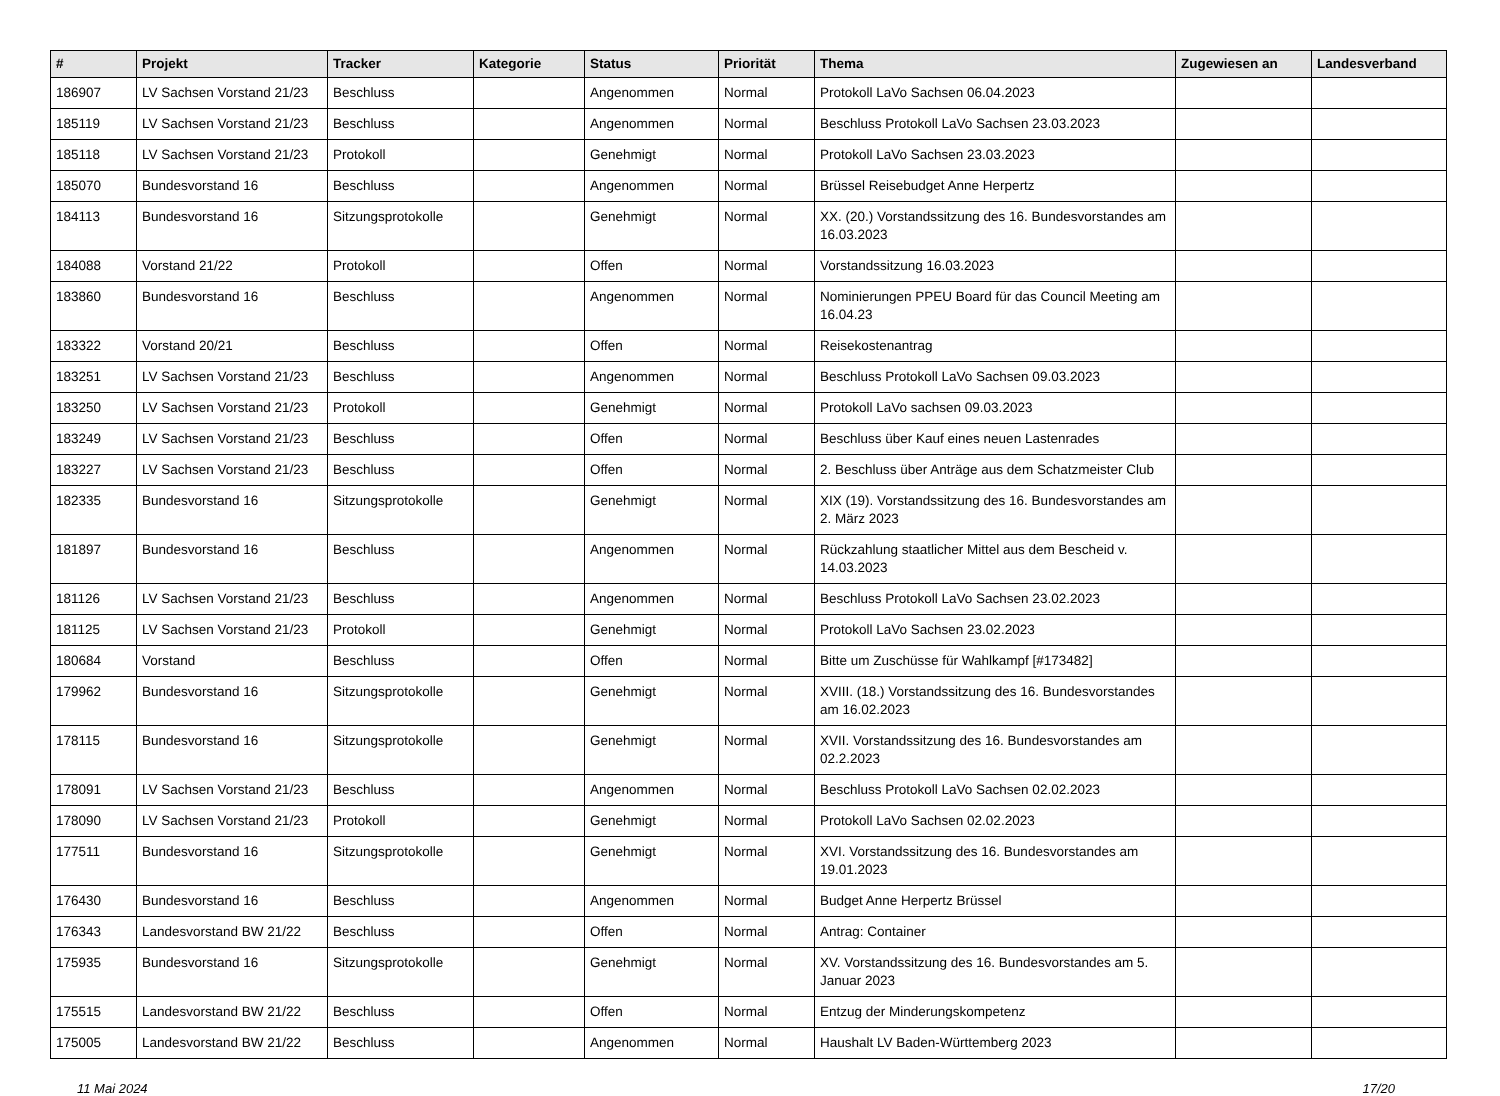| # | Projekt | Tracker | Kategorie | Status | Priorität | Thema | Zugewiesen an | Landesverband |
| --- | --- | --- | --- | --- | --- | --- | --- | --- |
| 186907 | LV Sachsen Vorstand 21/23 | Beschluss | | Angenommen | Normal | Protokoll LaVo Sachsen 06.04.2023 | | |
| 185119 | LV Sachsen Vorstand 21/23 | Beschluss | | Angenommen | Normal | Beschluss Protokoll LaVo Sachsen 23.03.2023 | | |
| 185118 | LV Sachsen Vorstand 21/23 | Protokoll | | Genehmigt | Normal | Protokoll LaVo Sachsen 23.03.2023 | | |
| 185070 | Bundesvorstand 16 | Beschluss | | Angenommen | Normal | Brüssel Reisebudget Anne Herpertz | | |
| 184113 | Bundesvorstand 16 | Sitzungsprotokolle | | Genehmigt | Normal | XX. (20.) Vorstandssitzung des 16. Bundesvorstandes am 16.03.2023 | | |
| 184088 | Vorstand 21/22 | Protokoll | | Offen | Normal | Vorstandssitzung 16.03.2023 | | |
| 183860 | Bundesvorstand 16 | Beschluss | | Angenommen | Normal | Nominierungen PPEU Board für das Council Meeting am 16.04.23 | | |
| 183322 | Vorstand 20/21 | Beschluss | | Offen | Normal | Reisekostenantrag | | |
| 183251 | LV Sachsen Vorstand 21/23 | Beschluss | | Angenommen | Normal | Beschluss Protokoll LaVo Sachsen 09.03.2023 | | |
| 183250 | LV Sachsen Vorstand 21/23 | Protokoll | | Genehmigt | Normal | Protokoll LaVo sachsen 09.03.2023 | | |
| 183249 | LV Sachsen Vorstand 21/23 | Beschluss | | Offen | Normal | Beschluss über Kauf eines neuen Lastenrades | | |
| 183227 | LV Sachsen Vorstand 21/23 | Beschluss | | Offen | Normal | 2. Beschluss über Anträge aus dem Schatzmeister Club | | |
| 182335 | Bundesvorstand 16 | Sitzungsprotokolle | | Genehmigt | Normal | XIX (19). Vorstandssitzung des 16. Bundesvorstandes am 2. März 2023 | | |
| 181897 | Bundesvorstand 16 | Beschluss | | Angenommen | Normal | Rückzahlung staatlicher Mittel aus dem Bescheid v. 14.03.2023 | | |
| 181126 | LV Sachsen Vorstand 21/23 | Beschluss | | Angenommen | Normal | Beschluss Protokoll LaVo Sachsen 23.02.2023 | | |
| 181125 | LV Sachsen Vorstand 21/23 | Protokoll | | Genehmigt | Normal | Protokoll LaVo Sachsen 23.02.2023 | | |
| 180684 | Vorstand | Beschluss | | Offen | Normal | Bitte um Zuschüsse für Wahlkampf [#173482] | | |
| 179962 | Bundesvorstand 16 | Sitzungsprotokolle | | Genehmigt | Normal | XVIII. (18.) Vorstandssitzung des 16. Bundesvorstandes am 16.02.2023 | | |
| 178115 | Bundesvorstand 16 | Sitzungsprotokolle | | Genehmigt | Normal | XVII. Vorstandssitzung des 16. Bundesvorstandes am 02.2.2023 | | |
| 178091 | LV Sachsen Vorstand 21/23 | Beschluss | | Angenommen | Normal | Beschluss Protokoll LaVo Sachsen 02.02.2023 | | |
| 178090 | LV Sachsen Vorstand 21/23 | Protokoll | | Genehmigt | Normal | Protokoll LaVo Sachsen 02.02.2023 | | |
| 177511 | Bundesvorstand 16 | Sitzungsprotokolle | | Genehmigt | Normal | XVI. Vorstandssitzung des 16. Bundesvorstandes am 19.01.2023 | | |
| 176430 | Bundesvorstand 16 | Beschluss | | Angenommen | Normal | Budget Anne Herpertz Brüssel | | |
| 176343 | Landesvorstand BW 21/22 | Beschluss | | Offen | Normal | Antrag: Container | | |
| 175935 | Bundesvorstand 16 | Sitzungsprotokolle | | Genehmigt | Normal | XV. Vorstandssitzung des 16. Bundesvorstandes am 5. Januar 2023 | | |
| 175515 | Landesvorstand BW 21/22 | Beschluss | | Offen | Normal | Entzug der Minderungskompetenz | | |
| 175005 | Landesvorstand BW 21/22 | Beschluss | | Angenommen | Normal | Haushalt LV Baden-Württemberg 2023 | | |
11 Mai 2024 17/20